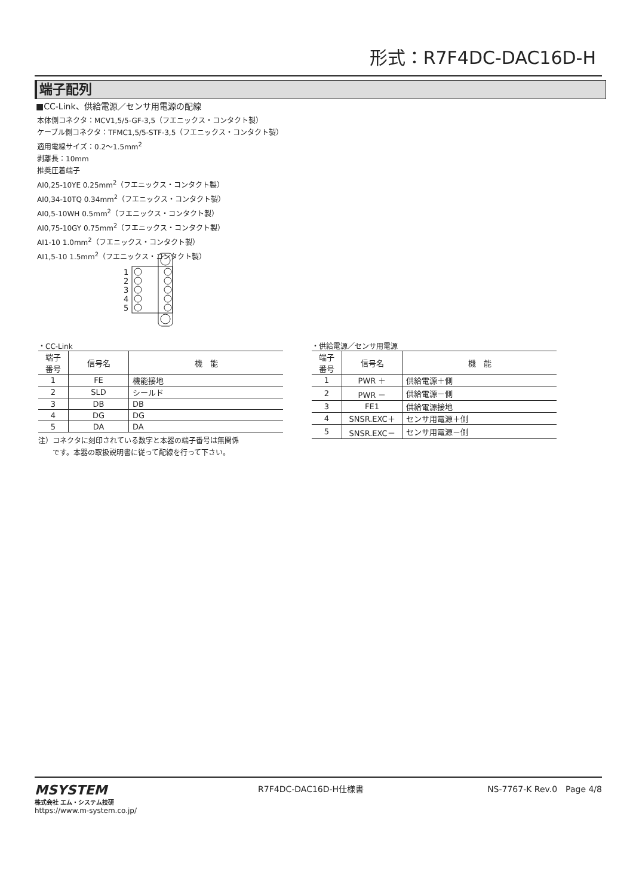形式：R7F4DC-DAC16D-H
端子配列
■CC-Link、供給電源／センサ用電源の配線
本体側コネクタ：MCV1,5/5-GF-3,5（フエニックス・コンタクト製）
ケーブル側コネクタ：TFMC1,5/5-STF-3,5（フエニックス・コンタクト製）
適用電線サイズ：0.2〜1.5mm<sup>2</sup>
剥離長：10mm
推奨圧着端子
AI0,25-10YE 0.25mm<sup>2</sup>（フエニックス・コンタクト製）
AI0,34-10TQ 0.34mm<sup>2</sup>（フエニックス・コンタクト製）
AI0,5-10WH 0.5mm<sup>2</sup>（フエニックス・コンタクト製）
AI0,75-10GY 0.75mm<sup>2</sup>（フエニックス・コンタクト製）
AI1-10 1.0mm<sup>2</sup>（フエニックス・コンタクト製）
AI1,5-10 1.5mm<sup>2</sup>（フエニックス・コンタクト製）
1
2
3
4
5
・CC-Link
| 端子 番号 | 信号名 | 機 能 |
| --- | --- | --- |
| 1 | FE | 機能接地 |
| 2 | SLD | シールド |
| 3 | DB | DB |
| 4 | DG | DG |
| 5 | DA | DA |
注）コネクタに刻印されている数字と本器の端子番号は無関係
　　です。本器の取扱説明書に従って配線を行って下さい。
・供給電源／センサ用電源
| 端子 番号 | 信号名 | 機 能 |
| --- | --- | --- |
| 1 | PWR ＋ | 供給電源＋側 |
| 2 | PWR － | 供給電源－側 |
| 3 | FE1 | 供給電源接地 |
| 4 | SNSR.EXC＋ | センサ用電源＋側 |
| 5 | SNSR.EXC－ | センサ用電源－側 |
MSYSTEM
株式会社 エム・システム技研
https://www.m-system.co.jp/
R7F4DC-DAC16D-H仕様書 NS-7767-K Rev.0　Page 4/8